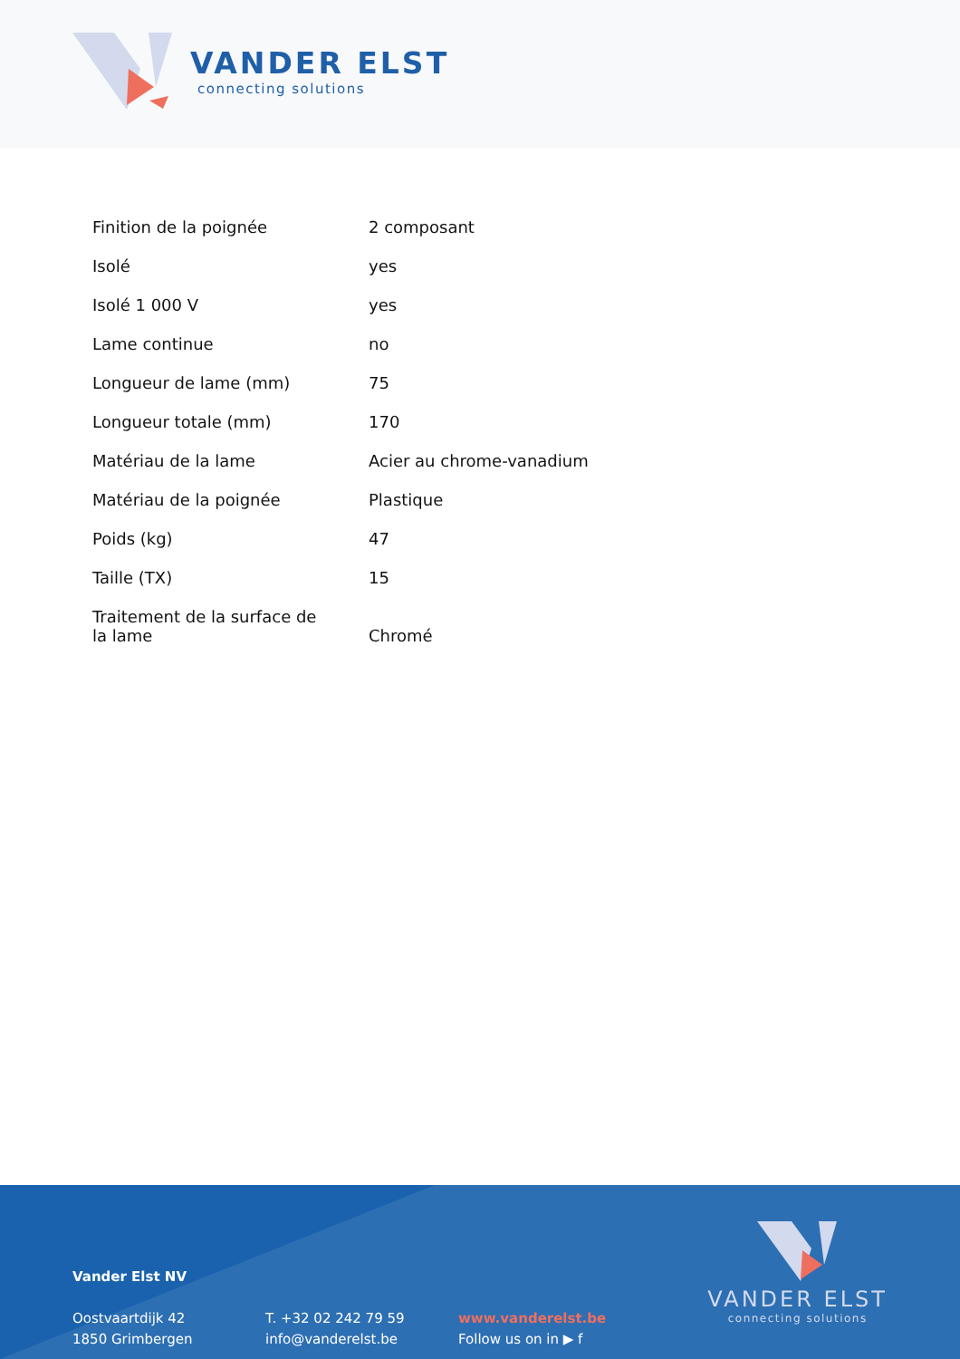VANDER ELST
connecting solutions
| Finition de la poignée | 2 composant |
| Isolé | yes |
| Isolé 1 000 V | yes |
| Lame continue | no |
| Longueur de lame (mm) | 75 |
| Longueur totale (mm) | 170 |
| Matériau de la lame | Acier au chrome-vanadium |
| Matériau de la poignée | Plastique |
| Poids (kg) | 47 |
| Taille (TX) | 15 |
| Traitement de la surface de la lame | Chromé |
Vander Elst NV
Oostvaartdijk 42
1850 Grimbergen
T. +32 02 242 79 59
info@vanderelst.be
www.vanderelst.be
Follow us on in ▶ f
VANDER ELST
connecting solutions